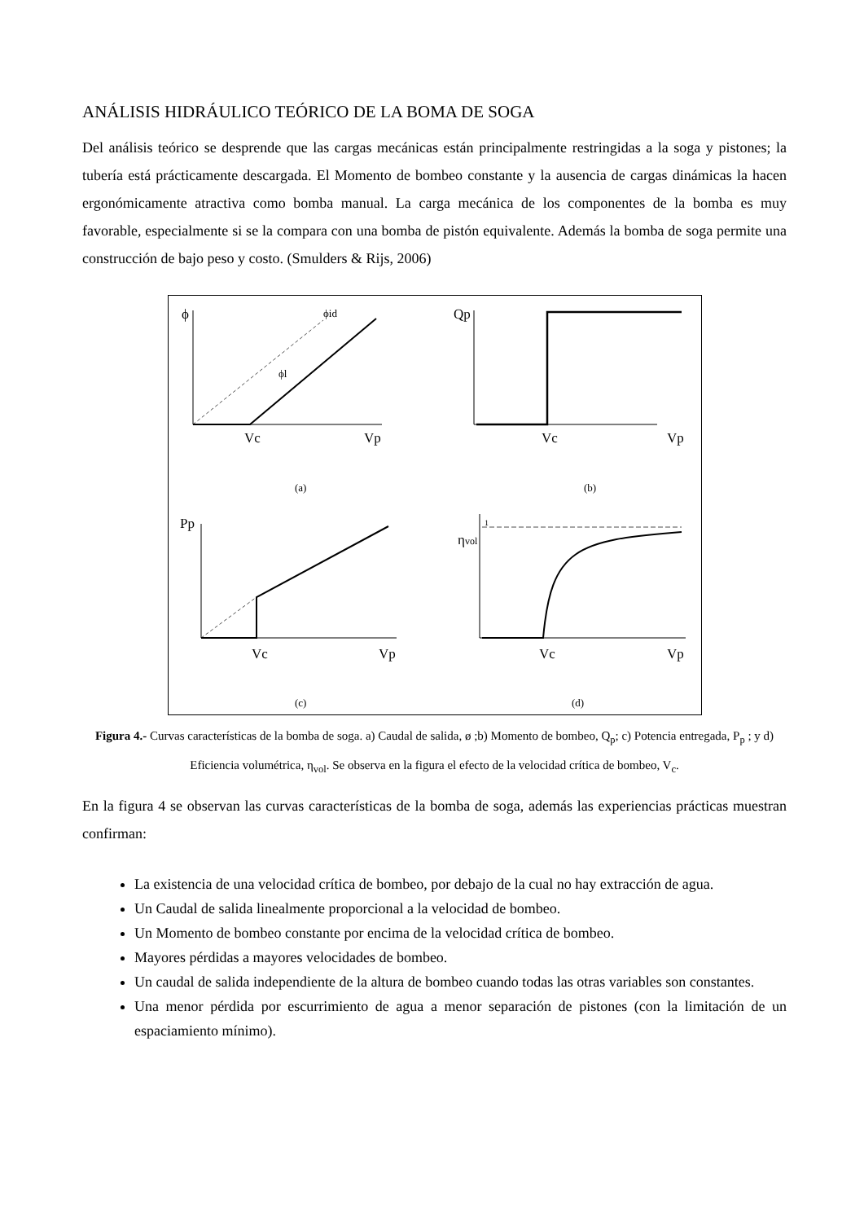ANÁLISIS HIDRÁULICO TEÓRICO DE LA BOMA DE SOGA
Del análisis teórico se desprende que las cargas mecánicas están principalmente restringidas a la soga y pistones; la tubería está prácticamente descargada. El Momento de bombeo constante y la ausencia de cargas dinámicas la hacen ergonómicamente atractiva como bomba manual. La carga mecánica de los componentes de la bomba es muy favorable, especialmente si se la compara con una bomba de pistón equivalente. Además la bomba de soga permite una construcción de bajo peso y costo. (Smulders & Rijs, 2006)
ϕ
ϕid
ϕl
Vc
Vp
(a)
Qp
Vc
Vp
(b)
Pp
Vc
Vp
(c)
ηvol
1
Vc
Vp
(d)
Figura 4.- Curvas características de la bomba de soga. a) Caudal de salida, ø ;b) Momento de bombeo, Q<sub>p</sub>; c) Potencia entregada, P<sub>p</sub> ; y d) Eficiencia volumétrica, η<sub>vol</sub>. Se observa en la figura el efecto de la velocidad crítica de bombeo, V<sub>c</sub>.
En la figura 4 se observan las curvas características de la bomba de soga, además las experiencias prácticas muestran confirman:
La existencia de una velocidad crítica de bombeo, por debajo de la cual no hay extracción de agua.
Un Caudal de salida linealmente proporcional a la velocidad de bombeo.
Un Momento de bombeo constante por encima de la velocidad crítica de bombeo.
Mayores pérdidas a mayores velocidades de bombeo.
Un caudal de salida independiente de la altura de bombeo cuando todas las otras variables son constantes.
Una menor pérdida por escurrimiento de agua a menor separación de pistones (con la limitación de un espaciamiento mínimo).